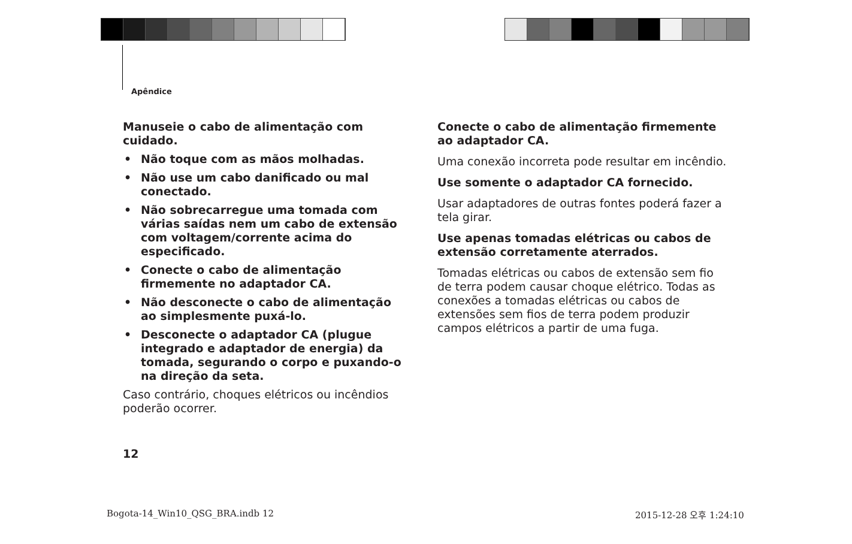Apêndice
Manuseie o cabo de alimentação com cuidado.
• Não toque com as mãos molhadas.
• Não use um cabo danificado ou mal conectado.
• Não sobrecarregue uma tomada com várias saídas nem um cabo de extensão com voltagem/corrente acima do especificado.
• Conecte o cabo de alimentação firmemente no adaptador CA.
• Não desconecte o cabo de alimentação ao simplesmente puxá-lo.
• Desconecte o adaptador CA (plugue integrado e adaptador de energia) da tomada, segurando o corpo e puxando-o na direção da seta.
Caso contrário, choques elétricos ou incêndios poderão ocorrer.
Conecte o cabo de alimentação firmemente ao adaptador CA.
Uma conexão incorreta pode resultar em incêndio.
Use somente o adaptador CA fornecido.
Usar adaptadores de outras fontes poderá fazer a tela girar.
Use apenas tomadas elétricas ou cabos de extensão corretamente aterrados.
Tomadas elétricas ou cabos de extensão sem fio de terra podem causar choque elétrico. Todas as conexões a tomadas elétricas ou cabos de extensões sem fios de terra podem produzir campos elétricos a partir de uma fuga.
12
Bogota-14_Win10_QSG_BRA.indb 12
2015-12-28 오후 1:24:10